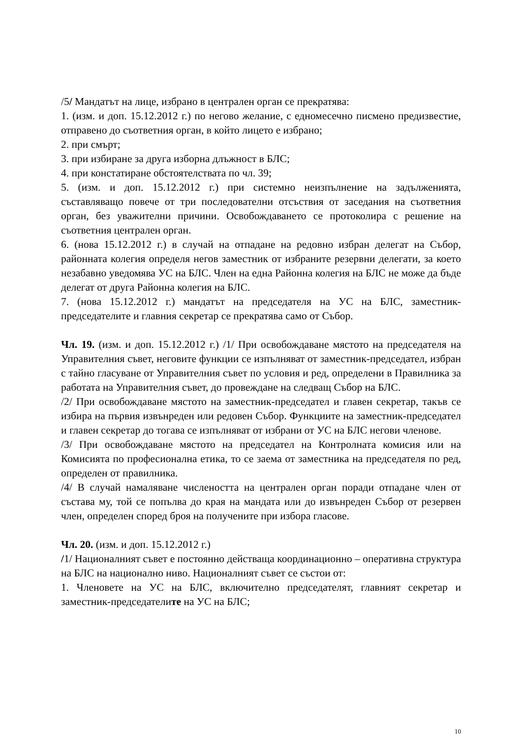/5/ Мандатът на лице, избрано в централен орган се прекратява:
1. (изм. и доп. 15.12.2012 г.) по негово желание, с едномесечно писмено предизвестие, отправено до съответния орган, в който лицето е избрано;
2. при смърт;
3. при избиране за друга изборна длъжност в БЛС;
4. при констатиране обстоятелствата по чл. 39;
5. (изм. и доп. 15.12.2012 г.) при системно неизпълнение на задълженията, съставляващо повече от три последователни отсъствия от заседания на съответния орган, без уважителни причини. Освобождаването се протоколира с решение на съответния централен орган.
6. (нова 15.12.2012 г.) в случай на отпадане на редовно избран делегат на Събор, районната колегия определя негов заместник от избраните резервни делегати, за което незабавно уведомява УС на БЛС. Член на една Районна колегия на БЛС не може да бъде делегат от друга Районна колегия на БЛС.
7. (нова 15.12.2012 г.) мандатът на председателя на УС на БЛС, заместник-председателите и главния секретар се прекратява само от Събор.
Чл. 19. (изм. и доп. 15.12.2012 г.) /1/ При освобождаване мястото на председателя на Управителния съвет, неговите функции се изпълняват от заместник-председател, избран с тайно гласуване от Управителния съвет по условия и ред, определени в Правилника за работата на Управителния съвет, до провеждане на следващ Събор на БЛС.
/2/ При освобождаване мястото на заместник-председател и главен секретар, такъв се избира на първия извънреден или редовен Събор. Функциите на заместник-председател и главен секретар до тогава се изпълняват от избрани от УС на БЛС негови членове.
/3/ При освобождаване мястото на председател на Контролната комисия или на Комисията по професионална етика, то се заема от заместника на председателя по ред, определен от правилника.
/4/ В случай намаляване числеността на централен орган поради отпадане член от състава му, той се попълва до края на мандата или до извънреден Събор от резервен член, определен според броя на получените при избора гласове.
Чл. 20. (изм. и доп. 15.12.2012 г.)
/1/ Националният съвет е постоянно действаща координационно – оперативна структура на БЛС на национално ниво. Националният съвет се състои от:
1. Членовете на УС на БЛС, включително председателят, главният секретар и заместник-председателите на УС на БЛС;
10